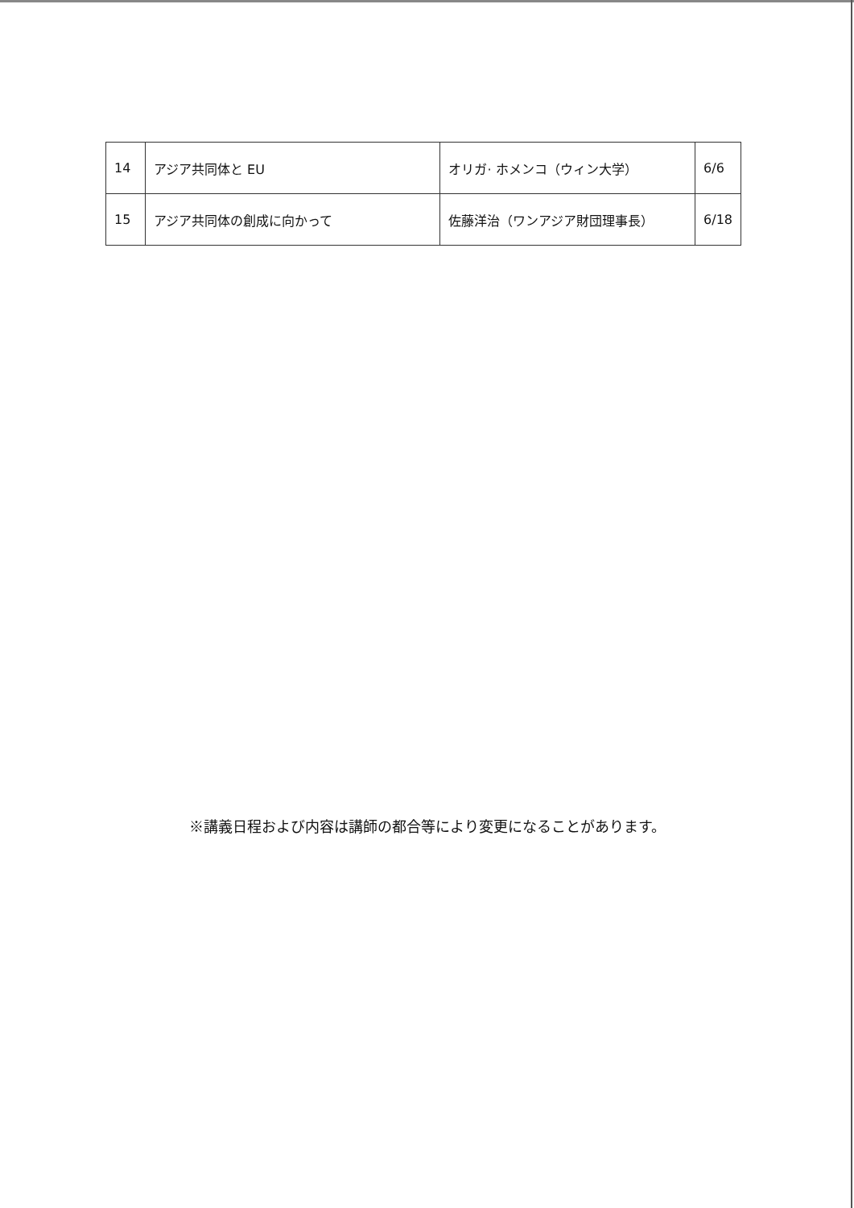| 14 | アジア共同体と EU | オリガ· ホメンコ（ウィン大学） | 6/6 |
| 15 | アジア共同体の創成に向かって | 佐藤洋治（ワンアジア財団理事長） | 6/18 |
※講義日程および内容は講師の都合等により変更になることがあります。